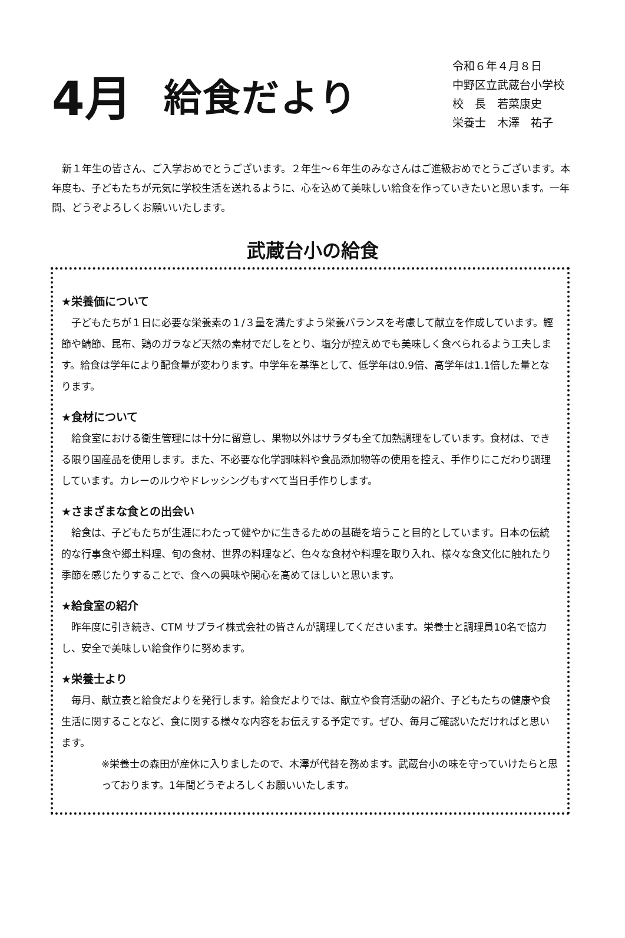4月
給食だより
令和６年４月８日
中野区立武蔵台小学校
校　長　若菜康史
栄養士　木澤　祐子
　新１年生の皆さん、ご入学おめでとうございます。２年生～６年生のみなさんはご進級おめでとうございます。本年度も、子どもたちが元気に学校生活を送れるように、心を込めて美味しい給食を作っていきたいと思います。一年間、どうぞよろしくお願いいたします。
武蔵台小の給食
★栄養価について
子どもたちが１日に必要な栄養素の１/３量を満たすよう栄養バランスを考慮して献立を作成しています。鰹節や鯖節、昆布、鶏のガラなど天然の素材でだしをとり、塩分が控えめでも美味しく食べられるよう工夫します。給食は学年により配食量が変わります。中学年を基準として、低学年は0.9倍、高学年は1.1倍した量となります。
★食材について
給食室における衛生管理には十分に留意し、果物以外はサラダも全て加熱調理をしています。食材は、できる限り国産品を使用します。また、不必要な化学調味料や食品添加物等の使用を控え、手作りにこだわり調理しています。カレーのルウやドレッシングもすべて当日手作りします。
★さまざまな食との出会い
給食は、子どもたちが生涯にわたって健やかに生きるための基礎を培うこと目的としています。日本の伝統的な行事食や郷土料理、旬の食材、世界の料理など、色々な食材や料理を取り入れ、様々な食文化に触れたり季節を感じたりすることで、食への興味や関心を高めてほしいと思います。
★給食室の紹介
昨年度に引き続き、CTM サプライ株式会社の皆さんが調理してくださいます。栄養士と調理員10名で協力し、安全で美味しい給食作りに努めます。
★栄養士より
毎月、献立表と給食だよりを発行します。給食だよりでは、献立や食育活動の紹介、子どもたちの健康や食生活に関することなど、食に関する様々な内容をお伝えする予定です。ぜひ、毎月ご確認いただければと思います。
※栄養士の森田が産休に入りましたので、木澤が代替を務めます。武蔵台小の味を守っていけたらと思っております。1年間どうぞよろしくお願いいたします。